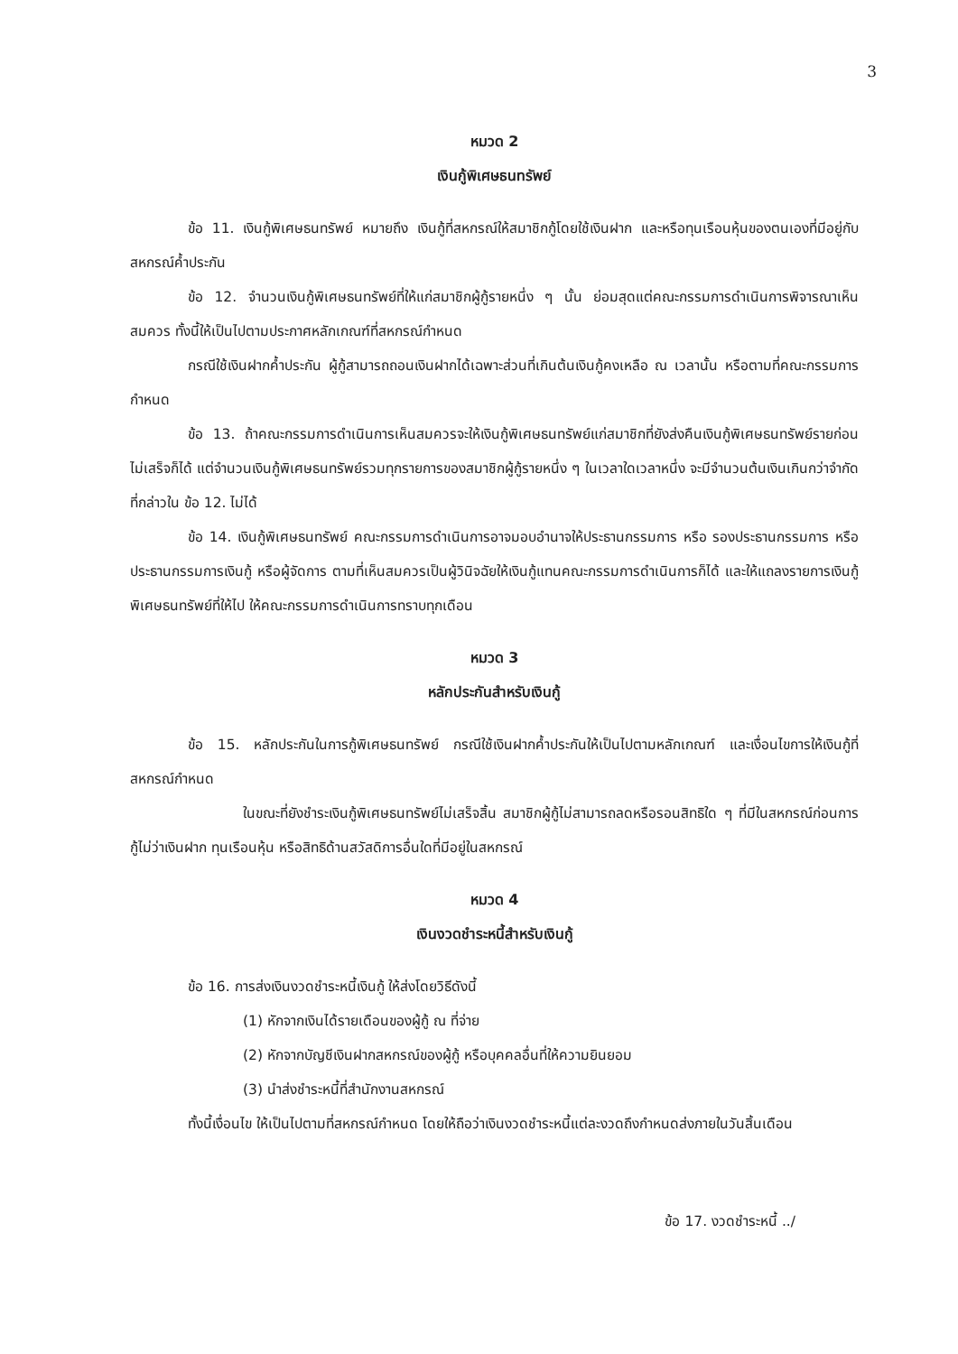3
หมวด 2
เงินกู้พิเศษธนทรัพย์
ข้อ 11. เงินกู้พิเศษธนทรัพย์ หมายถึง เงินกู้ที่สหกรณ์ให้สมาชิกกู้โดยใช้เงินฝาก และหรือทุนเรือนหุ้นของตนเองที่มีอยู่กับสหกรณ์ค้ำประกัน
ข้อ 12. จำนวนเงินกู้พิเศษธนทรัพย์ที่ให้แก่สมาชิกผู้กู้รายหนึ่ง ๆ นั้น ย่อมสุดแต่คณะกรรมการดำเนินการพิจารณาเห็นสมควร ทั้งนี้ให้เป็นไปตามประกาศหลักเกณฑ์ที่สหกรณ์กำหนด
กรณีใช้เงินฝากค้ำประกัน ผู้กู้สามารถถอนเงินฝากได้เฉพาะส่วนที่เกินต้นเงินกู้คงเหลือ ณ เวลานั้น หรือตามที่คณะกรรมการกำหนด
ข้อ 13. ถ้าคณะกรรมการดำเนินการเห็นสมควรจะให้เงินกู้พิเศษธนทรัพย์แก่สมาชิกที่ยังส่งคืนเงินกู้พิเศษธนทรัพย์รายก่อนไม่เสร็จก็ได้ แต่จำนวนเงินกู้พิเศษธนทรัพย์รวมทุกรายการของสมาชิกผู้กู้รายหนึ่ง ๆ ในเวลาใดเวลาหนึ่ง จะมีจำนวนต้นเงินเกินกว่าจำกัดที่กล่าวใน ข้อ 12. ไม่ได้
ข้อ 14. เงินกู้พิเศษธนทรัพย์ คณะกรรมการดำเนินการอาจมอบอำนาจให้ประธานกรรมการ หรือ รองประธานกรรมการ หรือประธานกรรมการเงินกู้ หรือผู้จัดการ ตามที่เห็นสมควรเป็นผู้วินิจฉัยให้เงินกู้แทนคณะกรรมการดำเนินการก็ได้ และให้แถลงรายการเงินกู้พิเศษธนทรัพย์ที่ให้ไป ให้คณะกรรมการดำเนินการทราบทุกเดือน
หมวด 3
หลักประกันสำหรับเงินกู้
ข้อ 15. หลักประกันในการกู้พิเศษธนทรัพย์ กรณีใช้เงินฝากค้ำประกันให้เป็นไปตามหลักเกณฑ์ และเงื่อนไขการให้เงินกู้ที่สหกรณ์กำหนด
ในขณะที่ยังชำระเงินกู้พิเศษธนทรัพย์ไม่เสร็จสิ้น สมาชิกผู้กู้ไม่สามารถลดหรือรอนสิทธิใด ๆ ที่มีในสหกรณ์ก่อนการกู้ไม่ว่าเงินฝาก ทุนเรือนหุ้น หรือสิทธิด้านสวัสดิการอื่นใดที่มีอยู่ในสหกรณ์
หมวด 4
เงินงวดชำระหนี้สำหรับเงินกู้
ข้อ 16. การส่งเงินงวดชำระหนี้เงินกู้ ให้ส่งโดยวิธีดังนี้
(1) หักจากเงินได้รายเดือนของผู้กู้ ณ ที่จ่าย
(2) หักจากบัญชีเงินฝากสหกรณ์ของผู้กู้ หรือบุคคลอื่นที่ให้ความยินยอม
(3) นำส่งชำระหนี้ที่สำนักงานสหกรณ์
ทั้งนี้เงื่อนไข ให้เป็นไปตามที่สหกรณ์กำหนด โดยให้ถือว่าเงินงวดชำระหนี้แต่ละงวดถึงกำหนดส่งภายในวันสิ้นเดือน
ข้อ 17. งวดชำระหนี้ ../